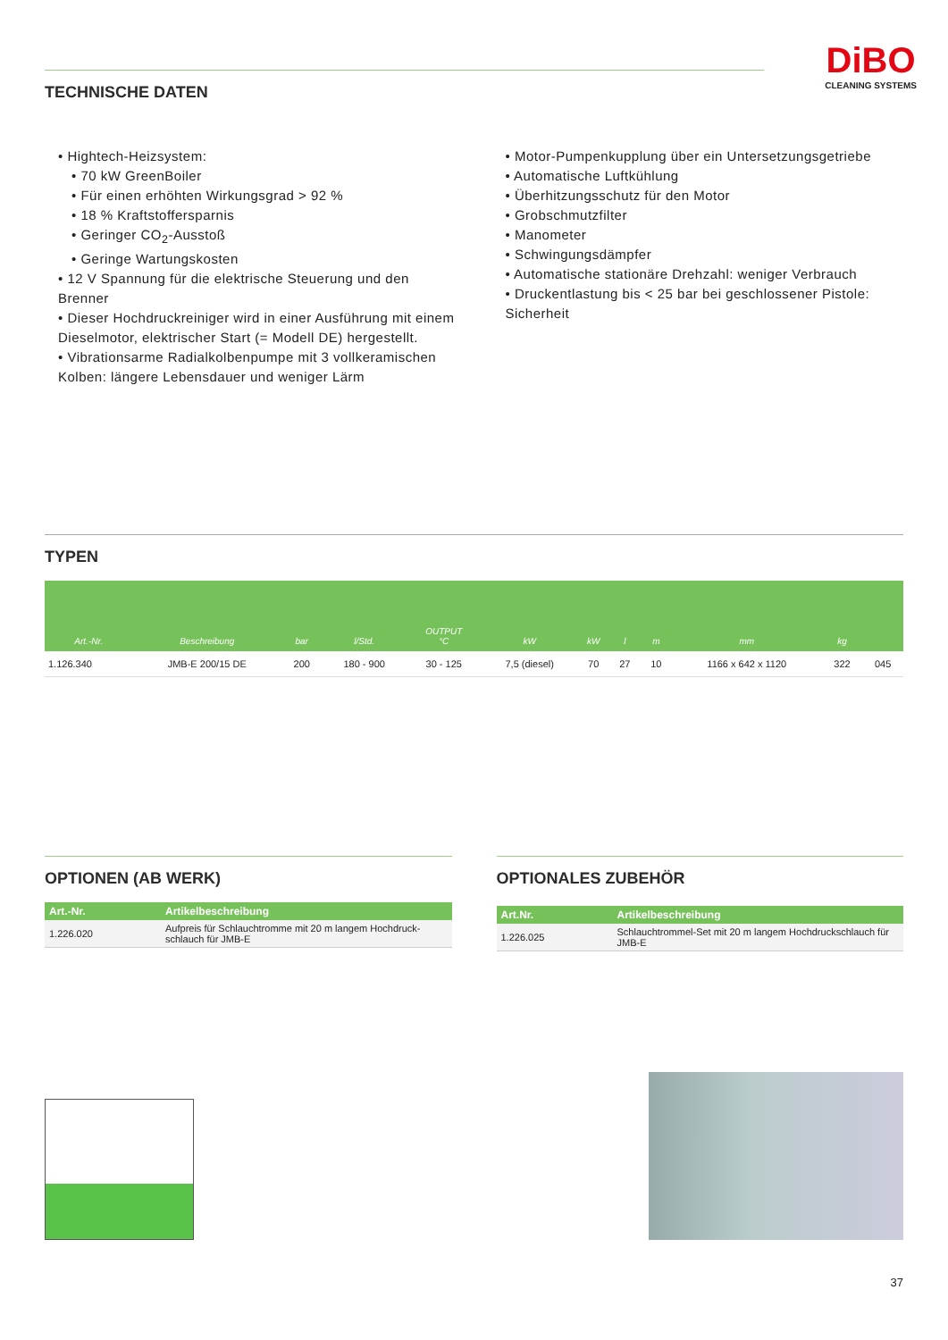DiBO
CLEANING SYSTEMS
TECHNISCHE DATEN
• Hightech-Heizsystem:
• 70 kW GreenBoiler
• Für einen erhöhten Wirkungsgrad > 92 %
• 18 % Kraftstoffersparnis
• Geringer CO<sub>2</sub>-Ausstoß
• Geringe Wartungskosten
• 12 V Spannung für die elektrische Steuerung und den Brenner
• Dieser Hochdruckreiniger wird in einer Ausführung mit einem Dieselmotor, elektrischer Start (= Modell DE) hergestellt.
• Vibrationsarme Radialkolbenpumpe mit 3 vollkeramischen Kolben: längere Lebensdauer und weniger Lärm
• Motor-Pumpenkupplung über ein Untersetzungsgetriebe
• Automatische Luftkühlung
• Überhitzungsschutz für den Motor
• Grobschmutzfilter
• Manometer
• Schwingungsdämpfer
• Automatische stationäre Drehzahl: weniger Verbrauch
• Druckentlastung bis < 25 bar bei geschlossener Pistole: Sicherheit
TYPEN
| Art.-Nr. | Beschreibung | bar | l/Std. | OUTPUT °C | kW | kW | l | m | mm | kg | |
| --- | --- | --- | --- | --- | --- | --- | --- | --- | --- | --- | --- |
| 1.126.340 | JMB-E 200/15 DE | 200 | 180 - 900 | 30 - 125 | 7,5 (diesel) | 70 | 27 | 10 | 1166 x 642 x 1120 | 322 | 045 |
OPTIONEN (AB WERK)
| Art.-Nr. | Artikelbeschreibung |
| --- | --- |
| 1.226.020 | Aufpreis für Schlauchtromme mit 20 m langem Hochdruck-schlauch für JMB-E |
OPTIONALES ZUBEHÖR
| Art.Nr. | Artikelbeschreibung |
| --- | --- |
| 1.226.025 | Schlauchtrommel-Set mit 20 m langem Hochdruckschlauch für JMB-E |
37